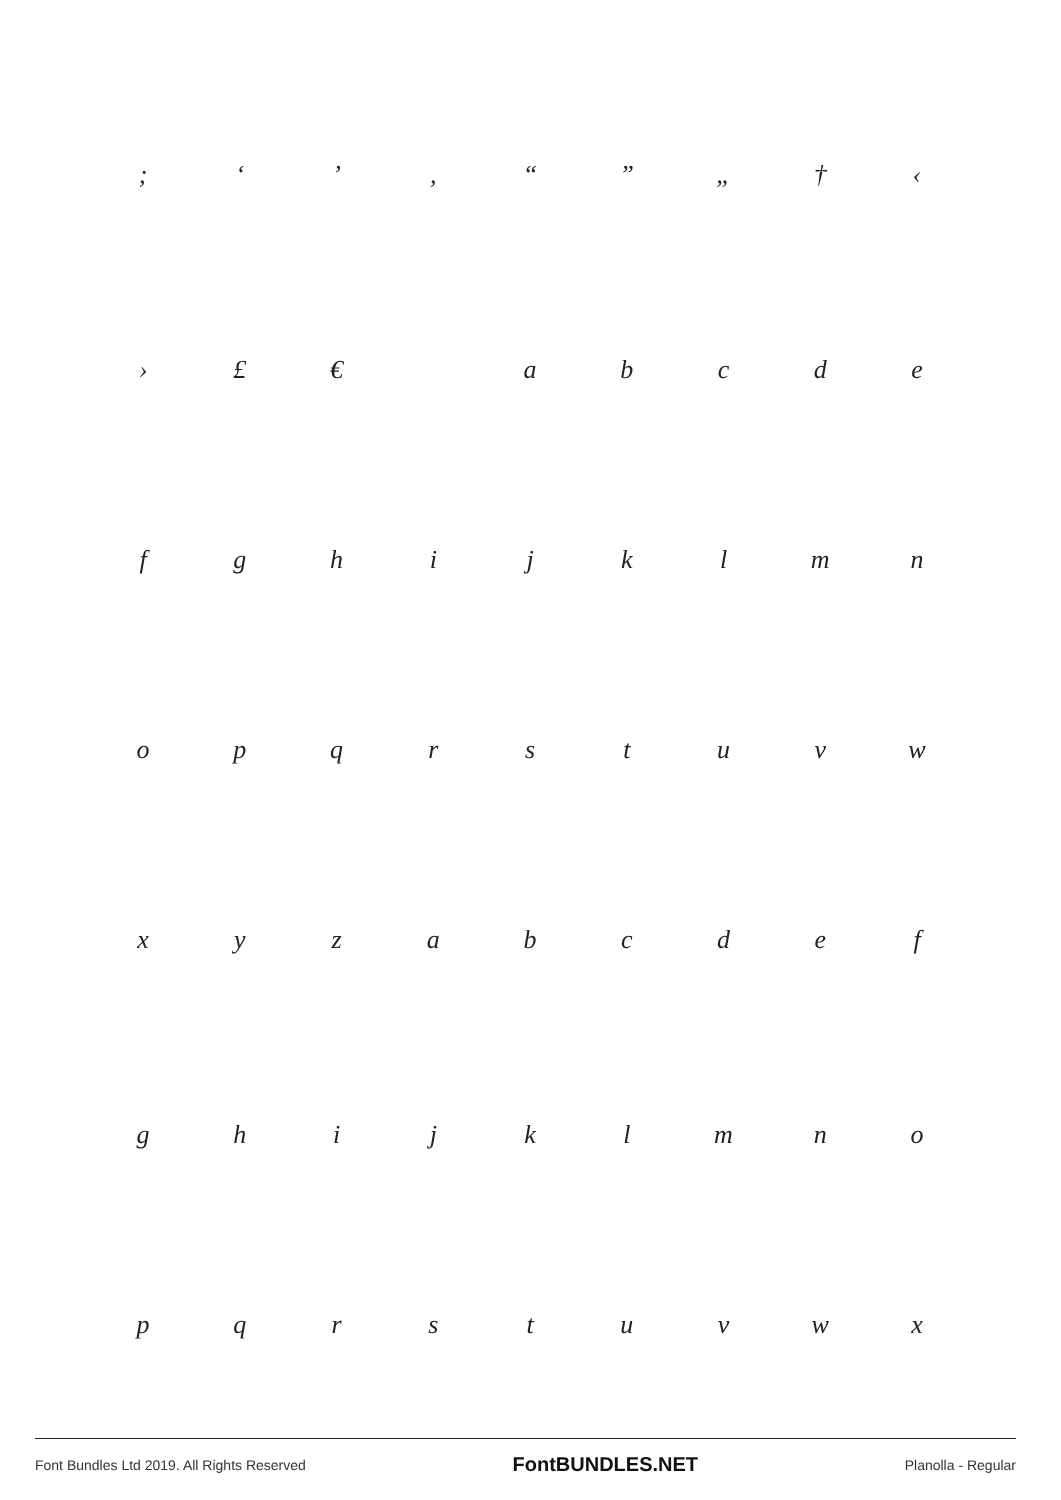; ‘ ’ , “ ” „ † ‹
› £ € a b c d e
f g h i j k l m n
o p q r s t u v w
x y z a b c d e f
g h i j k l m n o
p q r s t u v w x
Font Bundles Ltd 2019. All Rights Reserved FontBUNDLES.NET Planolla - Regular